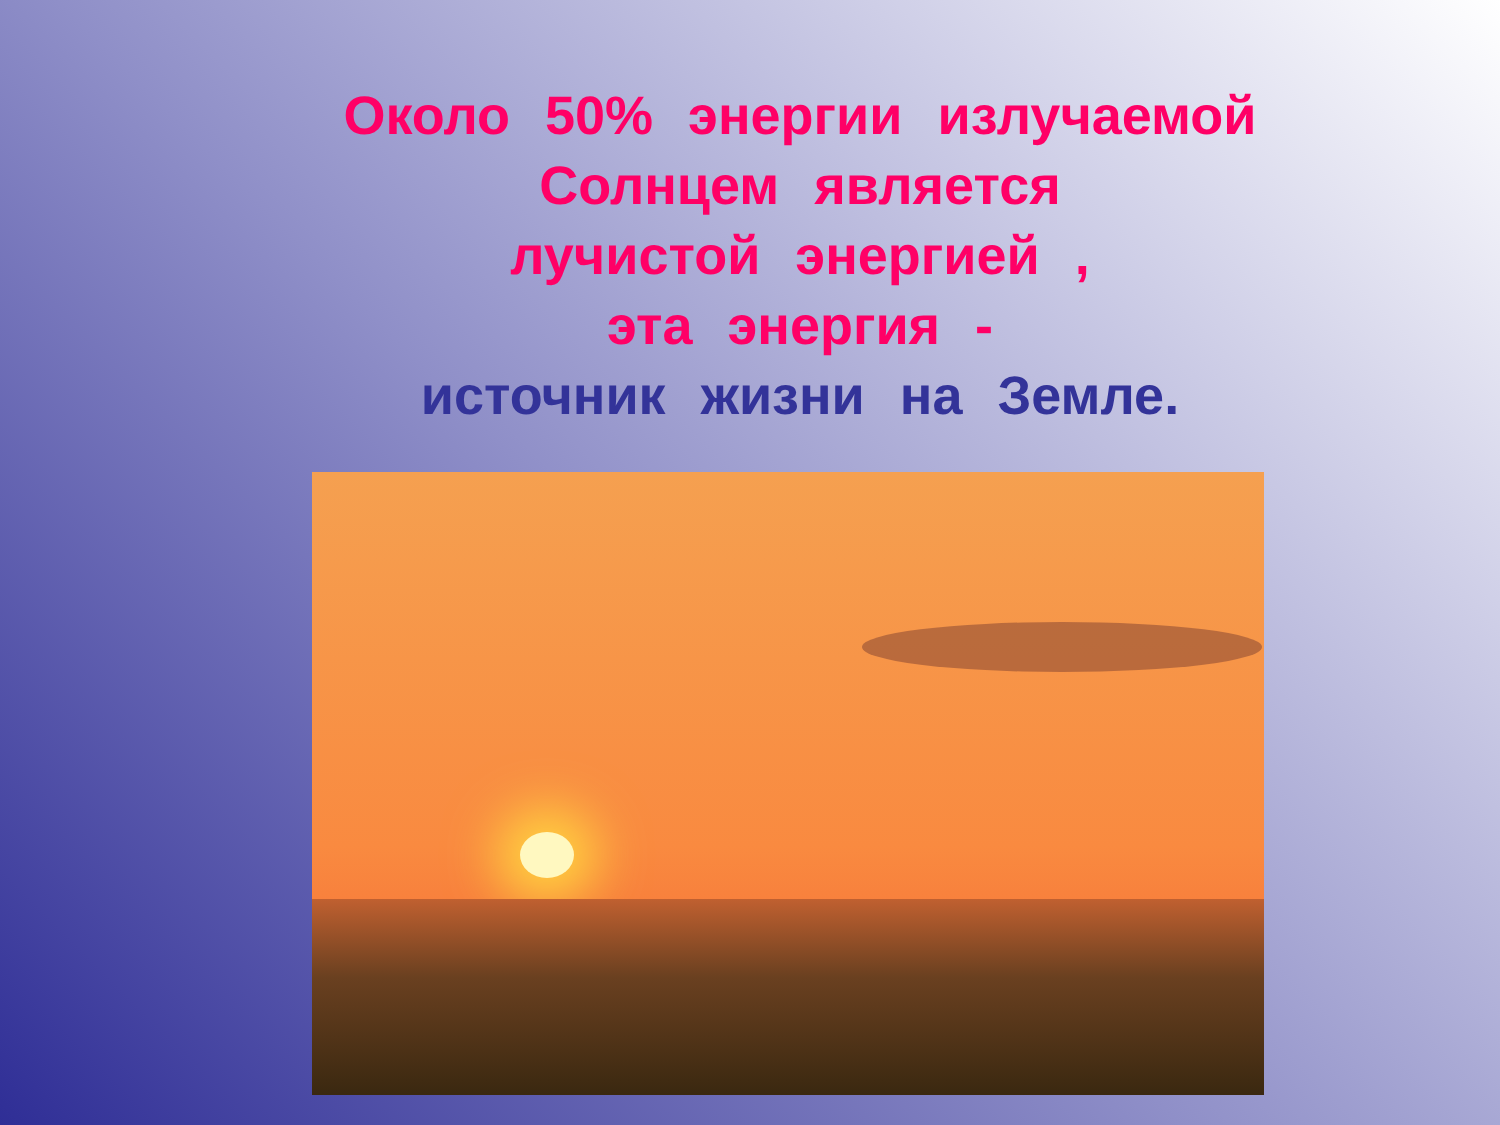Около 50% энергии излучаемой
Солнцем является
лучистой энергией ,
эта энергия -
источник жизни на Земле.